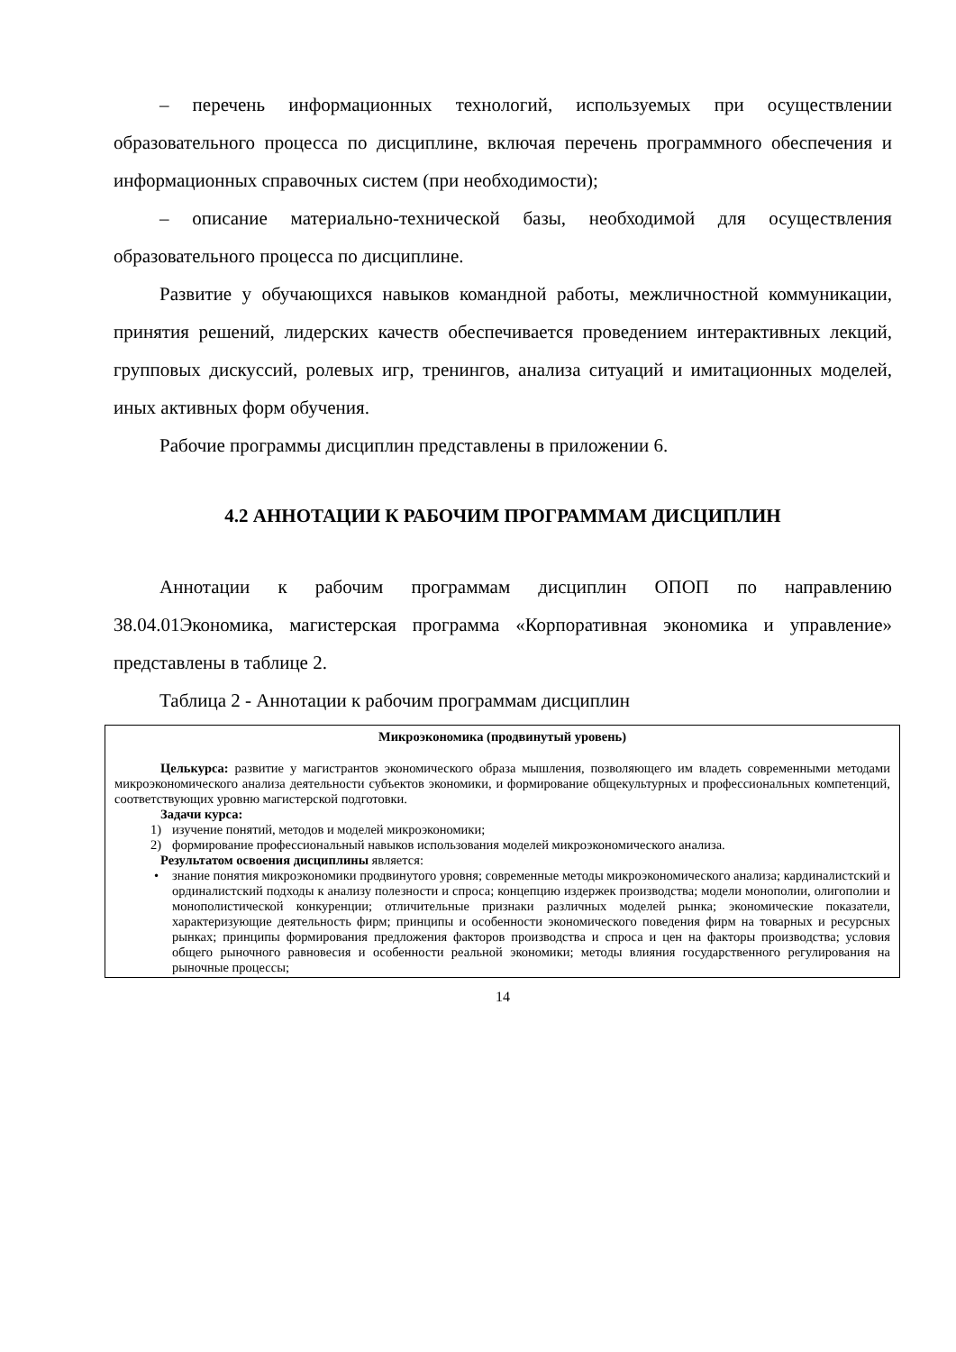– перечень информационных технологий, используемых при осуществлении образовательного процесса по дисциплине, включая перечень программного обеспечения и информационных справочных систем (при необходимости);
– описание материально-технической базы, необходимой для осуществления образовательного процесса по дисциплине.
Развитие у обучающихся навыков командной работы, межличностной коммуникации, принятия решений, лидерских качеств обеспечивается проведением интерактивных лекций, групповых дискуссий, ролевых игр, тренингов, анализа ситуаций и имитационных моделей, иных активных форм обучения.
Рабочие программы дисциплин представлены в приложении 6.
4.2 АННОТАЦИИ К РАБОЧИМ ПРОГРАММАМ ДИСЦИПЛИН
Аннотации к рабочим программам дисциплин ОПОП по направлению 38.04.01Экономика, магистерская программа «Корпоративная экономика и управление» представлены в таблице 2.
Таблица 2 - Аннотации к рабочим программам дисциплин
| Микроэкономика (продвинутый уровень) Целькурса: развитие у магистрантов экономического образа мышления, позволяющего им владеть современными методами микроэкономического анализа деятельности субъектов экономики, и формирование общекультурных и профессиональных компетенций, соответствующих уровню магистерской подготовки. Задачи курса: 1) изучение понятий, методов и моделей микроэкономики; 2) формирование профессиональный навыков использования моделей микроэкономического анализа. Результатом освоения дисциплины является: • знание понятия микроэкономики продвинутого уровня; современные методы микроэкономического анализа; кардиналистский и ординалистский подходы к анализу полезности и спроса; концепцию издержек производства; модели монополии, олигополии и монополистической конкуренции; отличительные признаки различных моделей рынка; экономические показатели, характеризующие деятельность фирм; принципы и особенности экономического поведения фирм на товарных и ресурсных рынках; принципы формирования предложения факторов производства и спроса и цен на факторы производства; условия общего рыночного равновесия и особенности реальной экономики; методы влияния государственного регулирования на рыночные процессы; |
14